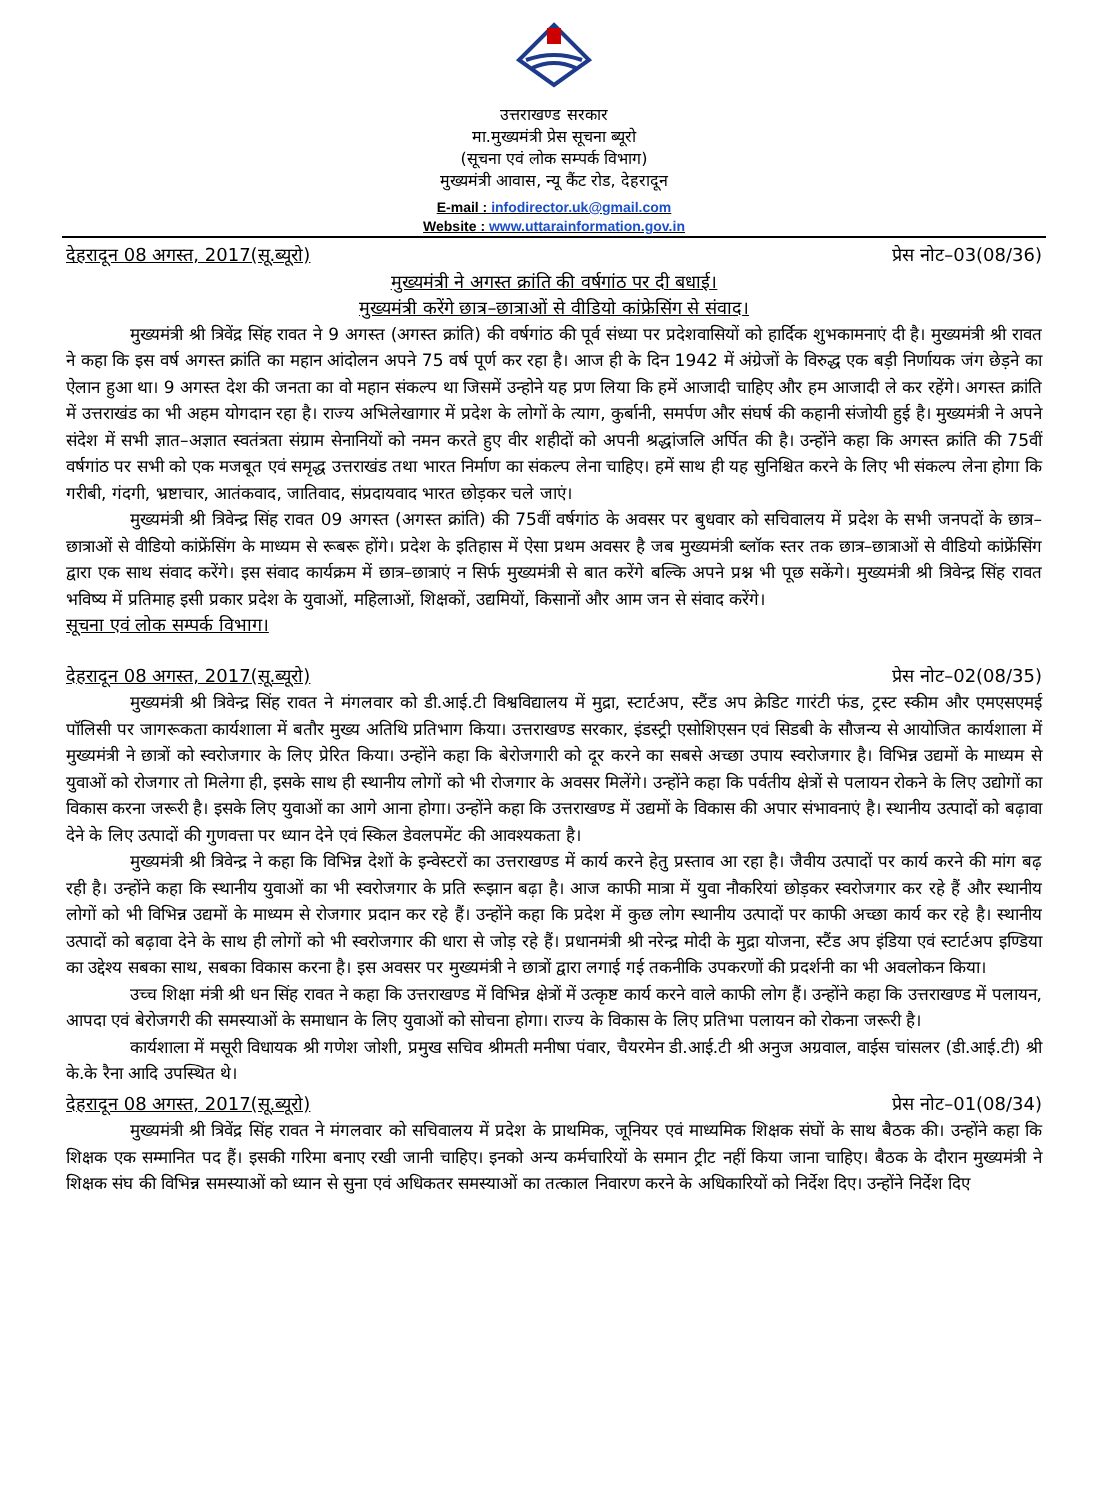उत्तराखण्ड सरकार
मा.मुख्यमंत्री प्रेस सूचना ब्यूरो
(सूचना एवं लोक सम्पर्क विभाग)
मुख्यमंत्री आवास, न्यू कैंट रोड, देहरादून
E-mail : infodirector.uk@gmail.com
Website : www.uttarainformation.gov.in
देहरादून 08 अगस्त, 2017(सू.ब्यूरो) प्रेस नोट–03(08/36)
मुख्यमंत्री ने अगस्त क्रांति की वर्षगांठ पर दी बधाई।
मुख्यमंत्री करेंगे छात्र–छात्राओं से वीडियो कांफ्रेसिंग से संवाद।
मुख्यमंत्री श्री त्रिवेंद्र सिंह रावत ने 9 अगस्त (अगस्त क्रांति) की वर्षगांठ की पूर्व संध्या पर प्रदेशवासियों को हार्दिक शुभकामनाएं दी है। मुख्यमंत्री श्री रावत ने कहा कि इस वर्ष अगस्त क्रांति का महान आंदोलन अपने 75 वर्ष पूर्ण कर रहा है। आज ही के दिन 1942 में अंग्रेजों के विरुद्ध एक बड़ी निर्णायक जंग छेड़ने का ऐलान हुआ था। 9 अगस्त देश की जनता का वो महान संकल्प था जिसमें उन्होने यह प्रण लिया कि हमें आजादी चाहिए और हम आजादी ले कर रहेंगे। अगस्त क्रांति में उत्तराखंड का भी अहम योगदान रहा है। राज्य अभिलेखागार में प्रदेश के लोगों के त्याग, कुर्बानी, समर्पण और संघर्ष की कहानी संजोयी हुई है। मुख्यमंत्री ने अपने संदेश में सभी ज्ञात–अज्ञात स्वतंत्रता संग्राम सेनानियों को नमन करते हुए वीर शहीदों को अपनी श्रद्धांजलि अर्पित की है। उन्होंने कहा कि अगस्त क्रांति की 75वीं वर्षगांठ पर सभी को एक मजबूत एवं समृद्ध उत्तराखंड तथा भारत निर्माण का संकल्प लेना चाहिए। हमें साथ ही यह सुनिश्चित करने के लिए भी संकल्प लेना होगा कि गरीबी, गंदगी, भ्रष्टाचार, आतंकवाद, जातिवाद, संप्रदायवाद भारत छोड़कर चले जाएं।
मुख्यमंत्री श्री त्रिवेन्द्र सिंह रावत 09 अगस्त (अगस्त क्रांति) की 75वीं वर्षगांठ के अवसर पर बुधवार को सचिवालय में प्रदेश के सभी जनपदों के छात्र–छात्राओं से वीडियो कांफ्रेंसिंग के माध्यम से रूबरू होंगे। प्रदेश के इतिहास में ऐसा प्रथम अवसर है जब मुख्यमंत्री ब्लॉक स्तर तक छात्र–छात्राओं से वीडियो कांफ्रेंसिंग द्वारा एक साथ संवाद करेंगे। इस संवाद कार्यक्रम में छात्र–छात्राएं न सिर्फ मुख्यमंत्री से बात करेंगे बल्कि अपने प्रश्न भी पूछ सकेंगे। मुख्यमंत्री श्री त्रिवेन्द्र सिंह रावत भविष्य में प्रतिमाह इसी प्रकार प्रदेश के युवाओं, महिलाओं, शिक्षकों, उद्यमियों, किसानों और आम जन से संवाद करेंगे।
सूचना एवं लोक सम्पर्क विभाग।
देहरादून 08 अगस्त, 2017(सू.ब्यूरो) प्रेस नोट–02(08/35)
मुख्यमंत्री श्री त्रिवेन्द्र सिंह रावत ने मंगलवार को डी.आई.टी विश्वविद्यालय में मुद्रा, स्टार्टअप, स्टैंड अप क्रेडिट गारंटी फंड, ट्रस्ट स्कीम और एमएसएमई पॉलिसी पर जागरूकता कार्यशाला में बतौर मुख्य अतिथि प्रतिभाग किया। उत्तराखण्ड सरकार, इंडस्ट्री एसोशिएसन एवं सिडबी के सौजन्य से आयोजित कार्यशाला में मुख्यमंत्री ने छात्रों को स्वरोजगार के लिए प्रेरित किया। उन्होंने कहा कि बेरोजगारी को दूर करने का सबसे अच्छा उपाय स्वरोजगार है। विभिन्न उद्यमों के माध्यम से युवाओं को रोजगार तो मिलेगा ही, इसके साथ ही स्थानीय लोगों को भी रोजगार के अवसर मिलेंगे। उन्होंने कहा कि पर्वतीय क्षेत्रों से पलायन रोकने के लिए उद्योगों का विकास करना जरूरी है। इसके लिए युवाओं का आगे आना होगा। उन्होंने कहा कि उत्तराखण्ड में उद्यमों के विकास की अपार संभावनाएं है। स्थानीय उत्पादों को बढ़ावा देने के लिए उत्पादों की गुणवत्ता पर ध्यान देने एवं स्किल डेवलपमेंट की आवश्यकता है।
मुख्यमंत्री श्री त्रिवेन्द्र ने कहा कि विभिन्न देशों के इन्वेस्टरों का उत्तराखण्ड में कार्य करने हेतु प्रस्ताव आ रहा है। जैवीय उत्पादों पर कार्य करने की मांग बढ़ रही है। उन्होंने कहा कि स्थानीय युवाओं का भी स्वरोजगार के प्रति रूझान बढ़ा है। आज काफी मात्रा में युवा नौकरियां छोड़कर स्वरोजगार कर रहे हैं और स्थानीय लोगों को भी विभिन्न उद्यमों के माध्यम से रोजगार प्रदान कर रहे हैं। उन्होंने कहा कि प्रदेश में कुछ लोग स्थानीय उत्पादों पर काफी अच्छा कार्य कर रहे है। स्थानीय उत्पादों को बढ़ावा देने के साथ ही लोगों को भी स्वरोजगार की धारा से जोड़ रहे हैं। प्रधानमंत्री श्री नरेन्द्र मोदी के मुद्रा योजना, स्टैंड अप इंडिया एवं स्टार्टअप इण्डिया का उद्देश्य सबका साथ, सबका विकास करना है। इस अवसर पर मुख्यमंत्री ने छात्रों द्वारा लगाई गई तकनीकि उपकरणों की प्रदर्शनी का भी अवलोकन किया।
उच्च शिक्षा मंत्री श्री धन सिंह रावत ने कहा कि उत्तराखण्ड में विभिन्न क्षेत्रों में उत्कृष्ट कार्य करने वाले काफी लोग हैं। उन्होंने कहा कि उत्तराखण्ड में पलायन, आपदा एवं बेरोजगरी की समस्याओं के समाधान के लिए युवाओं को सोचना होगा। राज्य के विकास के लिए प्रतिभा पलायन को रोकना जरूरी है।
कार्यशाला में मसूरी विधायक श्री गणेश जोशी, प्रमुख सचिव श्रीमती मनीषा पंवार, चैयरमेन डी.आई.टी श्री अनुज अग्रवाल, वाईस चांसलर (डी.आई.टी) श्री के.के रैना आदि उपस्थित थे।
देहरादून 08 अगस्त, 2017(सू.ब्यूरो) प्रेस नोट–01(08/34)
मुख्यमंत्री श्री त्रिवेंद्र सिंह रावत ने मंगलवार को सचिवालय में प्रदेश के प्राथमिक, जूनियर एवं माध्यमिक शिक्षक संघों के साथ बैठक की। उन्होंने कहा कि शिक्षक एक सम्मानित पद हैं। इसकी गरिमा बनाए रखी जानी चाहिए। इनको अन्य कर्मचारियों के समान ट्रीट नहीं किया जाना चाहिए। बैठक के दौरान मुख्यमंत्री ने शिक्षक संघ की विभिन्न समस्याओं को ध्यान से सुना एवं अधिकतर समस्याओं का तत्काल निवारण करने के अधिकारियों को निर्देश दिए। उन्होंने निर्देश दिए